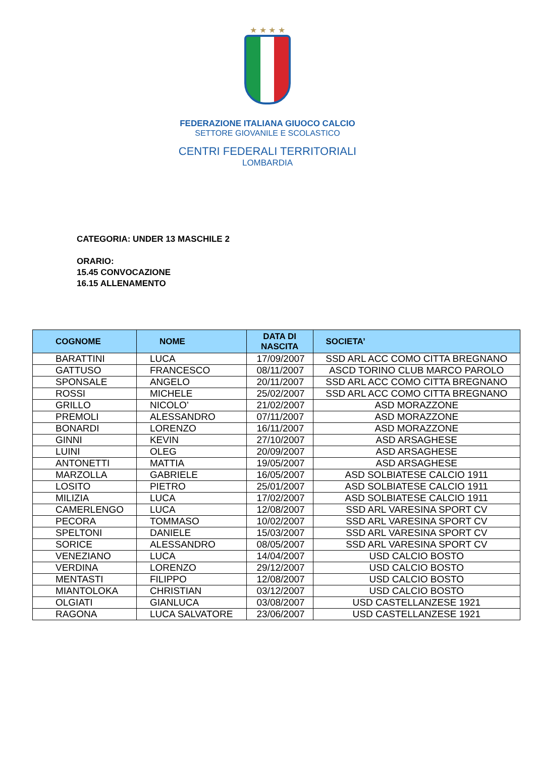★ ★ ★ ★
FEDERAZIONE ITALIANA GIUOCO CALCIO
SETTORE GIOVANILE E SCOLASTICO
CENTRI FEDERALI TERRITORIALI
LOMBARDIA
CATEGORIA: UNDER 13 MASCHILE 2
ORARIO:
15.45 CONVOCAZIONE
16.15 ALLENAMENTO
| COGNOME | NOME | DATA DI NASCITA | SOCIETA’ |
| --- | --- | --- | --- |
| BARATTINI | LUCA | 17/09/2007 | SSD ARL ACC COMO CITTA BREGNANO |
| GATTUSO | FRANCESCO | 08/11/2007 | ASCD TORINO CLUB MARCO PAROLO |
| SPONSALE | ANGELO | 20/11/2007 | SSD ARL ACC COMO CITTA BREGNANO |
| ROSSI | MICHELE | 25/02/2007 | SSD ARL ACC COMO CITTA BREGNANO |
| GRILLO | NICOLO’ | 21/02/2007 | ASD MORAZZONE |
| PREMOLI | ALESSANDRO | 07/11/2007 | ASD MORAZZONE |
| BONARDI | LORENZO | 16/11/2007 | ASD MORAZZONE |
| GINNI | KEVIN | 27/10/2007 | ASD ARSAGHESE |
| LUINI | OLEG | 20/09/2007 | ASD ARSAGHESE |
| ANTONETTI | MATTIA | 19/05/2007 | ASD ARSAGHESE |
| MARZOLLA | GABRIELE | 16/05/2007 | ASD SOLBIATESE CALCIO 1911 |
| LOSITO | PIETRO | 25/01/2007 | ASD SOLBIATESE CALCIO 1911 |
| MILIZIA | LUCA | 17/02/2007 | ASD SOLBIATESE CALCIO 1911 |
| CAMERLENGO | LUCA | 12/08/2007 | SSD ARL VARESINA SPORT CV |
| PECORA | TOMMASO | 10/02/2007 | SSD ARL VARESINA SPORT CV |
| SPELTONI | DANIELE | 15/03/2007 | SSD ARL VARESINA SPORT CV |
| SORICE | ALESSANDRO | 08/05/2007 | SSD ARL VARESINA SPORT CV |
| VENEZIANO | LUCA | 14/04/2007 | USD CALCIO BOSTO |
| VERDINA | LORENZO | 29/12/2007 | USD CALCIO BOSTO |
| MENTASTI | FILIPPO | 12/08/2007 | USD CALCIO BOSTO |
| MIANTOLOKA | CHRISTIAN | 03/12/2007 | USD CALCIO BOSTO |
| OLGIATI | GIANLUCA | 03/08/2007 | USD CASTELLANZESE 1921 |
| RAGONA | LUCA SALVATORE | 23/06/2007 | USD CASTELLANZESE 1921 |